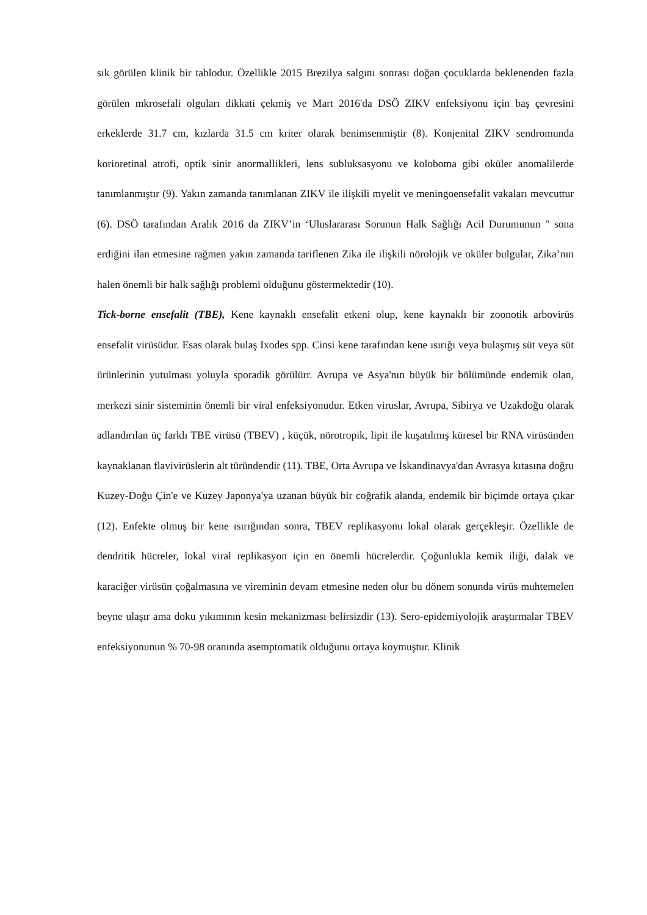sık görülen klinik bir tablodur. Özellikle 2015 Brezilya salgını sonrası doğan çocuklarda beklenenden fazla görülen mkrosefali olguları dikkati çekmiş ve Mart 2016'da DSÖ ZIKV enfeksiyonu için baş çevresini erkeklerde 31.7 cm, kızlarda 31.5 cm kriter olarak benimsenmiştir (8). Konjenital ZIKV sendromunda korioretinal atrofi, optik sinir anormallikleri, lens subluksasyonu ve koloboma gibi oküler anomalilerde tanımlanmıştır (9). Yakın zamanda tanımlanan ZIKV ile ilişkili myelit ve meningoensefalit vakaları mevcuttur (6). DSÖ tarafından Aralık 2016 da ZIKV’in ‘Uluslararası Sorunun Halk Sağlığı Acil Durumunun " sona erdiğini ilan etmesine rağmen yakın zamanda tariflenen Zika ile ilişkili nörolojik ve oküler bulgular, Zika’nın halen önemli bir halk sağlığı problemi olduğunu göstermektedir (10).
Tick-borne ensefalit (TBE), Kene kaynaklı ensefalit etkeni olup, kene kaynaklı bir zoonotik arbovirüs ensefalit virüsüdur. Esas olarak bulaş Ixodes spp. Cinsi kene tarafından kene ısırığı veya bulaşmış süt veya süt ürünlerinin yutulması yoluyla sporadik görülürr. Avrupa ve Asya'nın büyük bir bölümünde endemik olan, merkezi sinir sisteminin önemli bir viral enfeksiyonudur. Etken viruslar, Avrupa, Sibirya ve Uzakdoğu olarak adlandırılan üç farklı TBE virüsü (TBEV) , küçük, nörotropik, lipit ile kuşatılmış küresel bir RNA virüsünden kaynaklanan flavivirüslerin alt türündendir (11). TBE, Orta Avrupa ve İskandinavya'dan Avrasya kıtasına doğru Kuzey-Doğu Çin'e ve Kuzey Japonya'ya uzanan büyük bir coğrafik alanda, endemik bir biçimde ortaya çıkar (12). Enfekte olmuş bir kene ısırığından sonra, TBEV replikasyonu lokal olarak gerçekleşir. Özellikle de dendritik hücreler, lokal viral replikasyon için en önemli hücrelerdir. Çoğunlukla kemik iliği, dalak ve karaciğer virüsün çoğalmasına ve vireminin devam etmesine neden olur bu dönem sonunda virüs muhtemelen beyne ulaşır ama doku yıkımının kesin mekanizması belirsizdir (13). Sero-epidemiyolojik araştırmalar TBEV enfeksiyonunun % 70-98 oranında asemptomatik olduğunu ortaya koymuştur. Klinik